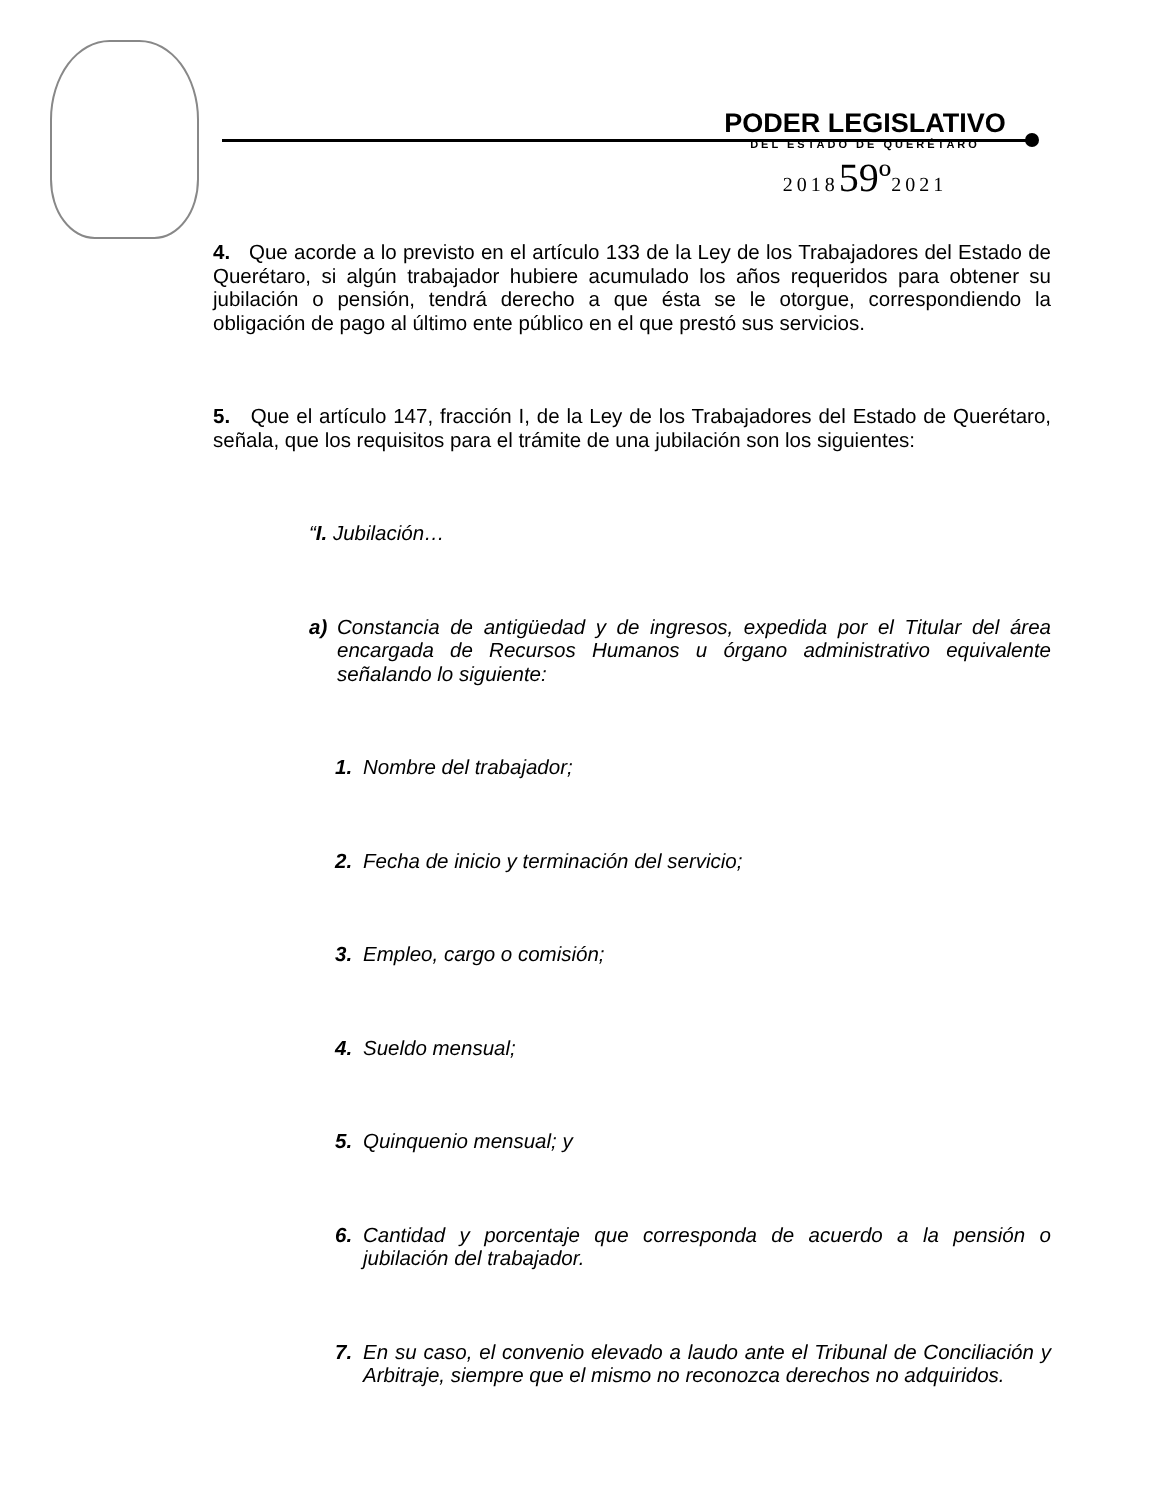PODER LEGISLATIVO
DEL ESTADO DE QUERÉTARO
201859º2021
4. Que acorde a lo previsto en el artículo 133 de la Ley de los Trabajadores del Estado de Querétaro, si algún trabajador hubiere acumulado los años requeridos para obtener su jubilación o pensión, tendrá derecho a que ésta se le otorgue, correspondiendo la obligación de pago al último ente público en el que prestó sus servicios.
5. Que el artículo 147, fracción I, de la Ley de los Trabajadores del Estado de Querétaro, señala, que los requisitos para el trámite de una jubilación son los siguientes:
“I. Jubilación…
a) Constancia de antigüedad y de ingresos, expedida por el Titular del área encargada de Recursos Humanos u órgano administrativo equivalente señalando lo siguiente:
1. Nombre del trabajador;
2. Fecha de inicio y terminación del servicio;
3. Empleo, cargo o comisión;
4. Sueldo mensual;
5. Quinquenio mensual; y
6. Cantidad y porcentaje que corresponda de acuerdo a la pensión o jubilación del trabajador.
7. En su caso, el convenio elevado a laudo ante el Tribunal de Conciliación y Arbitraje, siempre que el mismo no reconozca derechos no adquiridos.